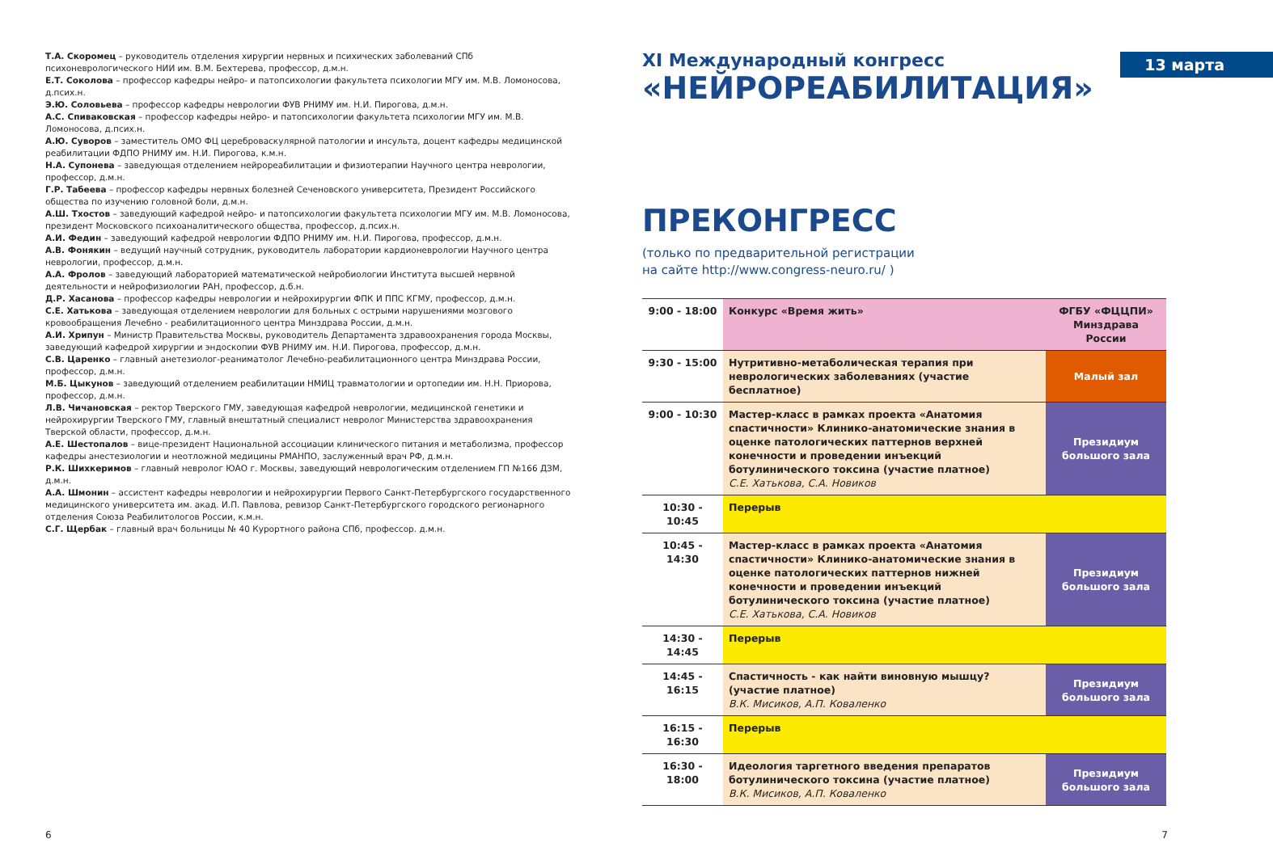Т.А. Скоромец – руководитель отделения хирургии нервных и психических заболеваний СПб психоневрологического НИИ им. В.М. Бехтерева, профессор, д.м.н.
Е.Т. Соколова – профессор кафедры нейро- и патопсихологии факультета психологии МГУ им. М.В. Ломоносова, д.псих.н.
Э.Ю. Соловьева – профессор кафедры неврологии ФУВ РНИМУ им. Н.И. Пирогова, д.м.н.
А.С. Спиваковская – профессор кафедры нейро- и патопсихологии факультета психологии МГУ им. М.В. Ломоносова, д.псих.н.
А.Ю. Суворов – заместитель ОМО ФЦ цереброваскулярной патологии и инсульта, доцент кафедры медицинской реабилитации ФДПО РНИМУ им. Н.И. Пирогова, к.м.н.
Н.А. Супонева – заведующая отделением нейрореабилитации и физиотерапии Научного центра неврологии, профессор, д.м.н.
Г.Р. Табеева – профессор кафедры нервных болезней Сеченовского университета, Президент Российского общества по изучению головной боли, д.м.н.
А.Ш. Тхостов – заведующий кафедрой нейро- и патопсихологии факультета психологии МГУ им. М.В. Ломоносова, президент Московского психоаналитического общества, профессор, д.псих.н.
А.И. Федин – заведующий кафедрой неврологии ФДПО РНИМУ им. Н.И. Пирогова, профессор, д.м.н.
А.В. Фонякин – ведущий научный сотрудник, руководитель лаборатории кардионеврологии Научного центра неврологии, профессор, д.м.н.
А.А. Фролов – заведующий лабораторией математической нейробиологии Института высшей нервной деятельности и нейрофизиологии РАН, профессор, д.б.н.
Д.Р. Хасанова – профессор кафедры неврологии и нейрохирургии ФПК И ППС КГМУ, профессор, д.м.н.
С.Е. Хатькова – заведующая отделением неврологии для больных с острыми нарушениями мозгового кровообращения Лечебно - реабилитационного центра Минздрава России, д.м.н.
А.И. Хрипун – Министр Правительства Москвы, руководитель Департамента здравоохранения города Москвы, заведующий кафедрой хирургии и эндоскопии ФУВ РНИМУ им. Н.И. Пирогова, профессор, д.м.н.
С.В. Царенко – главный анетезиолог-реаниматолог Лечебно-реабилитационного центра Минздрава России, профессор, д.м.н.
М.Б. Цыкунов – заведующий отделением реабилитации НМИЦ травматологии и ортопедии им. Н.Н. Приорова, профессор, д.м.н.
Л.В. Чичановская – ректор Тверского ГМУ, заведующая кафедрой неврологии, медицинской генетики и нейрохирургии Тверского ГМУ, главный внештатный специалист невролог Министерства здравоохранения Тверской области, профессор, д.м.н.
А.Е. Шестопалов – вице-президент Национальной ассоциации клинического питания и метаболизма, профессор кафедры анестезиологии и неотложной медицины РМАНПО, заслуженный врач РФ, д.м.н.
Р.К. Шихкеримов – главный невролог ЮАО г. Москвы, заведующий неврологическим отделением ГП №166 ДЗМ, д.м.н.
А.А. Шмонин – ассистент кафедры неврологии и нейрохирургии Первого Санкт-Петербургского государственного медицинского университета им. акад. И.П. Павлова, ревизор Санкт-Петербургского городского регионарного отделения Союза Реабилитологов России, к.м.н.
С.Г. Щербак – главный врач больницы № 40 Курортного района СПб, профессор. д.м.н.
6
XI Международный конгресс
13 марта
«НЕЙРОРЕАБИЛИТАЦИЯ»
ПРЕКОНГРЕСС
(только по предварительной регистрации
на сайте http://www.congress-neuro.ru/ )
| 9:00 - 18:00 | Конкурс «Время жить» | ФГБУ «ФЦЦПИ» Минздрава России |
| 9:30 - 15:00 | Нутритивно-метаболическая терапия при неврологических заболеваниях (участие бесплатное) | Малый зал |
| 9:00 - 10:30 | Мастер-класс в рамках проекта «Анатомия спастичности» Клинико-анатомические знания в оценке патологических паттернов верхней конечности и проведении инъекций ботулинического токсина (участие платное) С.Е. Хатькова, С.А. Новиков | Президиум большого зала |
| 10:30 - 10:45 | Перерыв | |
| 10:45 - 14:30 | Мастер-класс в рамках проекта «Анатомия спастичности» Клинико-анатомические знания в оценке патологических паттернов нижней конечности и проведении инъекций ботулинического токсина (участие платное) С.Е. Хатькова, С.А. Новиков | Президиум большого зала |
| 14:30 - 14:45 | Перерыв | |
| 14:45 - 16:15 | Спастичность - как найти виновную мышцу? (участие платное) В.К. Мисиков, А.П. Коваленко | Президиум большого зала |
| 16:15 - 16:30 | Перерыв | |
| 16:30 - 18:00 | Идеология таргетного введения препаратов ботулинического токсина (участие платное) В.К. Мисиков, А.П. Коваленко | Президиум большого зала |
7